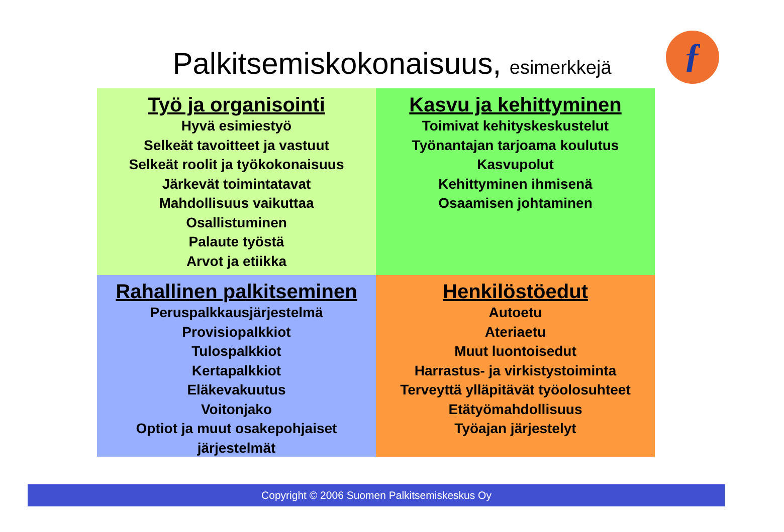Palkitsemiskokonaisuus, esimerkkejä ƒ
Työ ja organisointi
Hyvä esimiestyö
Selkeät tavoitteet ja vastuut
Selkeät roolit ja työkokonaisuus
Järkevät toimintatavat
Mahdollisuus vaikuttaa
Osallistuminen
Palaute työstä
Arvot ja etiikka
Kasvu ja kehittyminen
Toimivat kehityskeskustelut
Työnantajan tarjoama koulutus
Kasvupolut
Kehittyminen ihmisenä
Osaamisen johtaminen
Rahallinen palkitseminen
Peruspalkkausjärjestelmä
Provisiopalkkiot
Tulospalkkiot
Kertapalkkiot
Eläkevakuutus
Voitonjako
Optiot ja muut osakepohjaiset
järjestelmät
Henkilöstöedut
Autoetu
Ateriaetu
Muut luontoisedut
Harrastus- ja virkistystoiminta
Terveyttä ylläpitävät työolosuhteet
Etätyömahdollisuus
Työajan järjestelyt
Copyright © 2006 Suomen Palkitsemiskeskus Oy